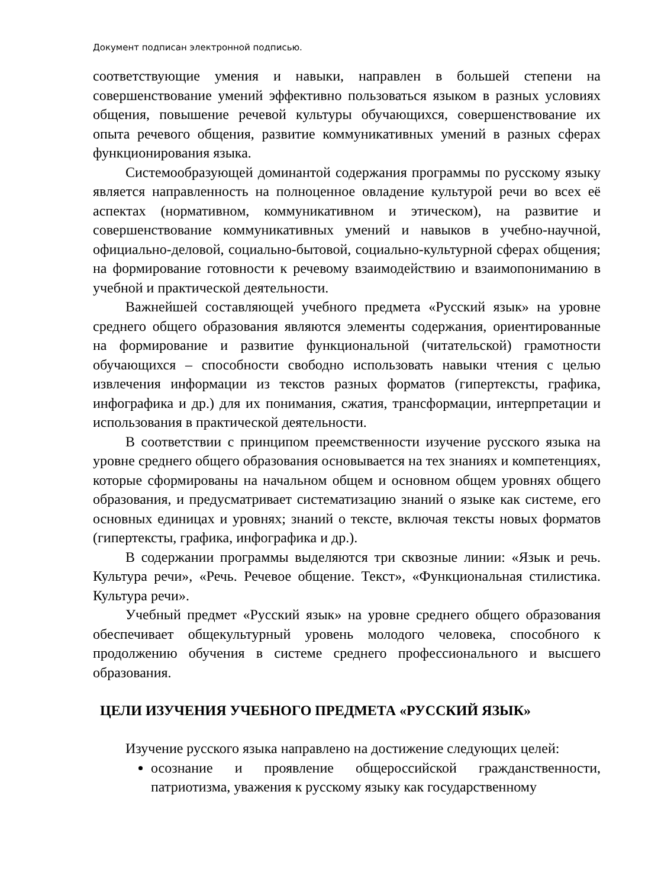Документ подписан электронной подписью.
соответствующие умения и навыки, направлен в большей степени на совершенствование умений эффективно пользоваться языком в разных условиях общения, повышение речевой культуры обучающихся, совершенствование их опыта речевого общения, развитие коммуникативных умений в разных сферах функционирования языка.
Системообразующей доминантой содержания программы по русскому языку является направленность на полноценное овладение культурой речи во всех её аспектах (нормативном, коммуникативном и этическом), на развитие и совершенствование коммуникативных умений и навыков в учебно-научной, официально-деловой, социально-бытовой, социально-культурной сферах общения; на формирование готовности к речевому взаимодействию и взаимопониманию в учебной и практической деятельности.
Важнейшей составляющей учебного предмета «Русский язык» на уровне среднего общего образования являются элементы содержания, ориентированные на формирование и развитие функциональной (читательской) грамотности обучающихся – способности свободно использовать навыки чтения с целью извлечения информации из текстов разных форматов (гипертексты, графика, инфографика и др.) для их понимания, сжатия, трансформации, интерпретации и использования в практической деятельности.
В соответствии с принципом преемственности изучение русского языка на уровне среднего общего образования основывается на тех знаниях и компетенциях, которые сформированы на начальном общем и основном общем уровнях общего образования, и предусматривает систематизацию знаний о языке как системе, его основных единицах и уровнях; знаний о тексте, включая тексты новых форматов (гипертексты, графика, инфографика и др.).
В содержании программы выделяются три сквозные линии: «Язык и речь. Культура речи», «Речь. Речевое общение. Текст», «Функциональная стилистика. Культура речи».
Учебный предмет «Русский язык» на уровне среднего общего образования обеспечивает общекультурный уровень молодого человека, способного к продолжению обучения в системе среднего профессионального и высшего образования.
ЦЕЛИ ИЗУЧЕНИЯ УЧЕБНОГО ПРЕДМЕТА «РУССКИЙ ЯЗЫК»
Изучение русского языка направлено на достижение следующих целей:
осознание и проявление общероссийской гражданственности, патриотизма, уважения к русскому языку как государственному